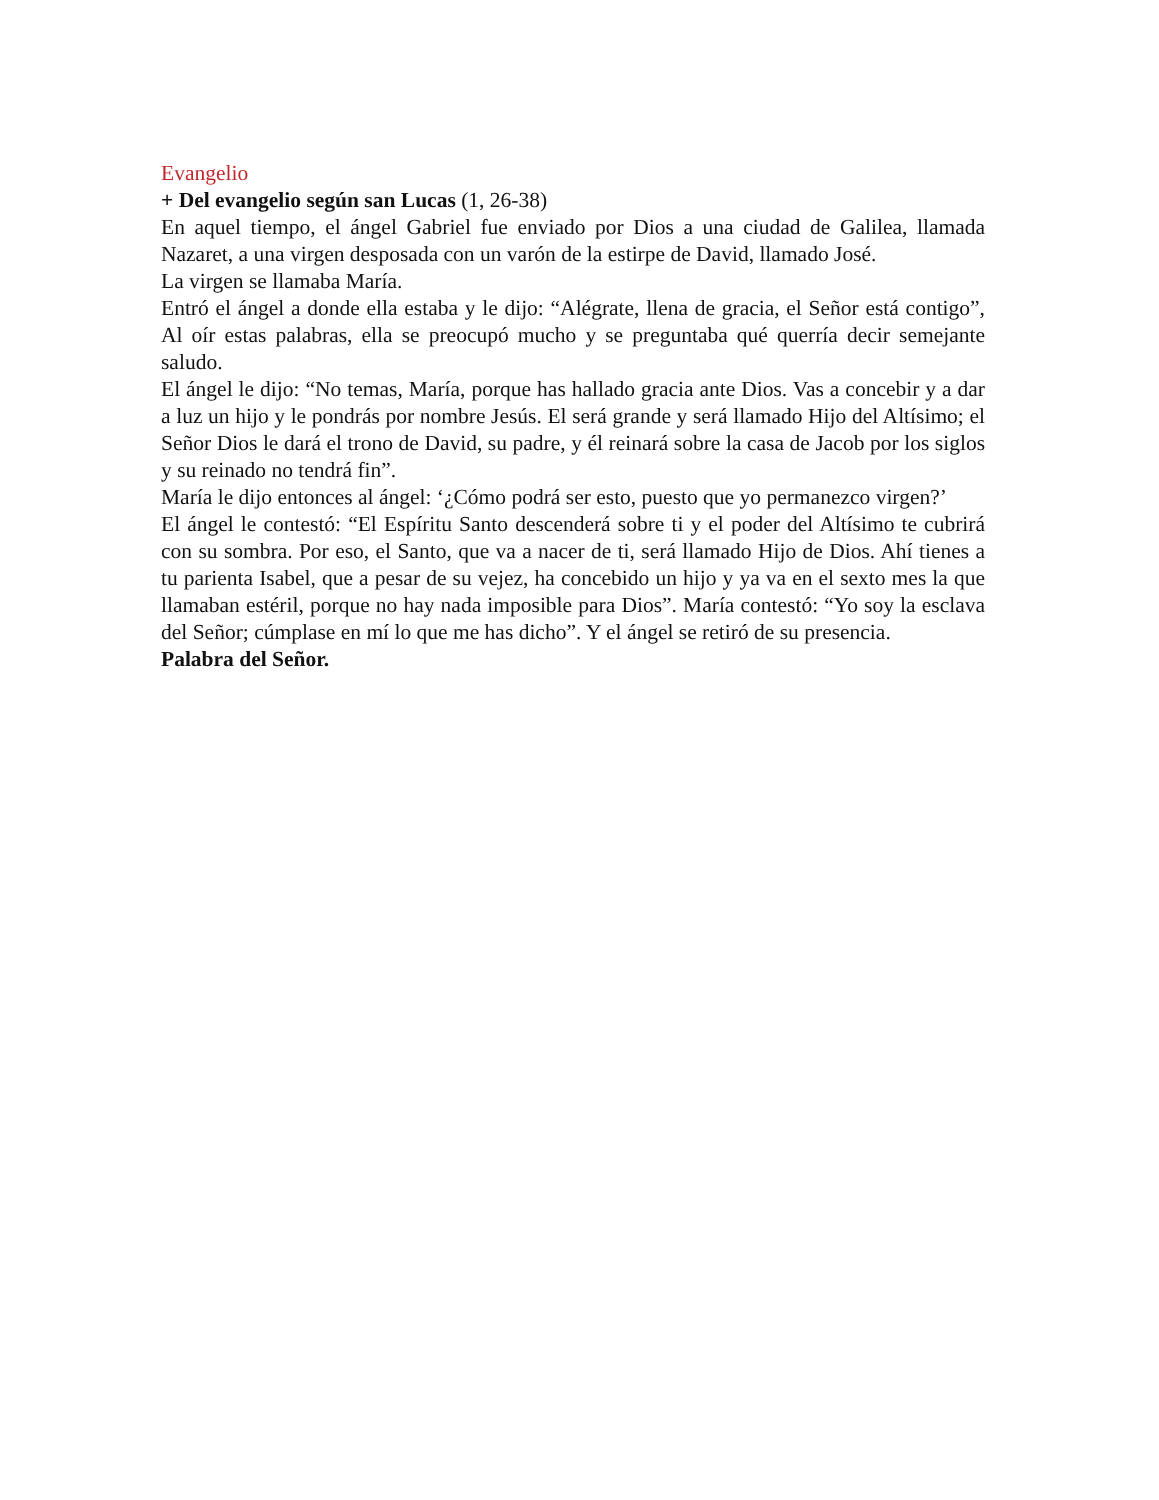Evangelio
+ Del evangelio según san Lucas (1, 26-38)
En aquel tiempo, el ángel Gabriel fue enviado por Dios a una ciudad de Galilea, llamada Nazaret, a una virgen desposada con un varón de la estirpe de David, llamado José.
La virgen se llamaba María.
Entró el ángel a donde ella estaba y le dijo: “Alégrate, llena de gracia, el Señor está contigo”, Al oír estas palabras, ella se preocupó mucho y se preguntaba qué querría decir semejante saludo.
El ángel le dijo: “No temas, María, porque has hallado gracia ante Dios. Vas a concebir y a dar a luz un hijo y le pondrás por nombre Jesús. El será grande y será llamado Hijo del Altísimo; el Señor Dios le dará el trono de David, su padre, y él reinará sobre la casa de Jacob por los siglos y su reinado no tendrá fin”.
María le dijo entonces al ángel: ‘¿Cómo podrá ser esto, puesto que yo permanezco virgen?’
El ángel le contestó: “El Espíritu Santo descenderá sobre ti y el poder del Altísimo te cubrirá con su sombra. Por eso, el Santo, que va a nacer de ti, será llamado Hijo de Dios. Ahí tienes a tu parienta Isabel, que a pesar de su vejez, ha concebido un hijo y ya va en el sexto mes la que llamaban estéril, porque no hay nada imposible para Dios”. María contestó: “Yo soy la esclava del Señor; cúmplase en mí lo que me has dicho”. Y el ángel se retiró de su presencia.
Palabra del Señor.